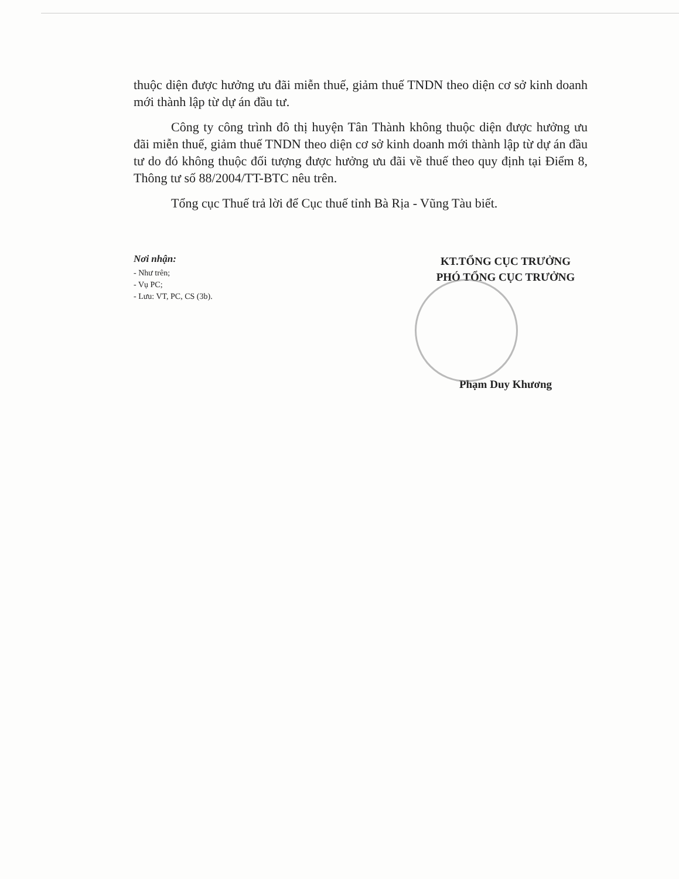thuộc diện được hưởng ưu đãi miễn thuế, giảm thuế TNDN theo diện cơ sở kinh doanh mới thành lập từ dự án đầu tư.
Công ty công trình đô thị huyện Tân Thành không thuộc diện được hưởng ưu đãi miễn thuế, giảm thuế TNDN theo diện cơ sở kinh doanh mới thành lập từ dự án đầu tư do đó không thuộc đối tượng được hưởng ưu đãi về thuế theo quy định tại Điểm 8, Thông tư số 88/2004/TT-BTC nêu trên.
Tổng cục Thuế trả lời để Cục thuế tỉnh Bà Rịa - Vũng Tàu biết.
Nơi nhận:
- Như trên;
- Vụ PC;
- Lưu: VT, PC, CS (3b).
KT.TỔNG CỤC TRƯỞNG
PHÓ TỔNG CỤC TRƯỞNG
Phạm Duy Khương